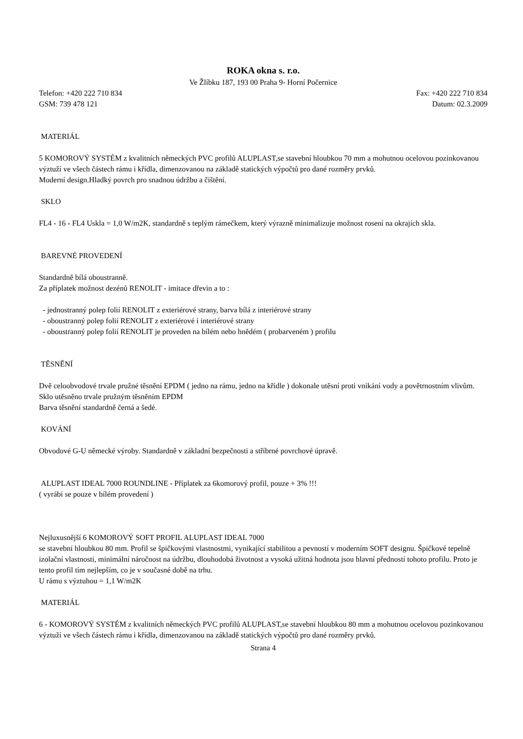ROKA okna s. r.o.
Ve Žlíbku 187, 193 00 Praha 9- Horní Počernice
Telefon: +420 222 710 834 Fax: +420 222 710 834
GSM: 739 478 121 Datum: 02.3.2009
MATERIÁL
5 KOMOROVÝ SYSTÉM z kvalitních německých PVC profilů ALUPLAST,se stavební hloubkou 70 mm a mohutnou ocelovou pozinkovanou výztuží ve všech částech rámu i křídla, dimenzovanou na základě statických výpočtů pro dané rozměry prvků.
Moderní design.Hladký povrch pro snadnou údržbu a čištění.
SKLO
FL4 - 16 - FL4 Uskla = 1,0 W/m2K, standardně s teplým rámečkem, který výrazně minimalizuje možnost rosení na okrajích skla.
BAREVNÉ PROVEDENÍ
Standardně bílá oboustranně.
Za příplatek možnost dezénů RENOLIT - imitace dřevin a to :
- jednostranný polep folií RENOLIT z exteriérové strany, barva bílá z interiérové strany
- oboustranný polep folií RENOLIT z exteriérové i interiérové strany
- oboustranný polep folií RENOLIT je proveden na bílém nebo hnědém ( probarveném ) profilu
TĚSNĚNÍ
Dvě celoobvodové trvale pružné těsnění EPDM ( jedno na rámu, jedno na křídle ) dokonale utěsní proti vnikání vody a povětrnostním vlivům.
Sklo utěsněno trvale pružným těsněním EPDM
Barva těsnění standardně černá a šedé.
KOVÁNÍ
Obvodové G-U německé výroby. Standardně v základní bezpečnosti a stříbrné povrchové úpravě.
ALUPLAST IDEAL 7000 ROUNDLINE - Příplatek za 6komorový profil, pouze + 3% !!!
( vyrábí se pouze v bílém provedení )
Nejluxusnější 6 KOMOROVÝ SOFT PROFIL ALUPLAST IDEAL 7000
se stavební hloubkou 80 mm. Profil se špičkovými vlastnostmi, vynikající stabilitou a pevností v moderním SOFT designu. Špičkové tepelně izolační vlastnosti, minimální náročnost na údržbu, dlouhodobá životnost a vysoká užitná hodnota jsou hlavní předností tohoto profilu. Proto je tento profil tím nejlepším, co je v současné době na trhu.
U rámu s výztuhou = 1,1 W/m2K
MATERIÁL
6 - KOMOROVÝ SYSTÉM z kvalitních německých PVC profilů ALUPLAST,se stavební hloubkou 80 mm a mohutnou ocelovou pozinkovanou výztuží ve všech částech rámu i křídla, dimenzovanou na základě statických výpočtů pro dané rozměry prvků.
Strana 4